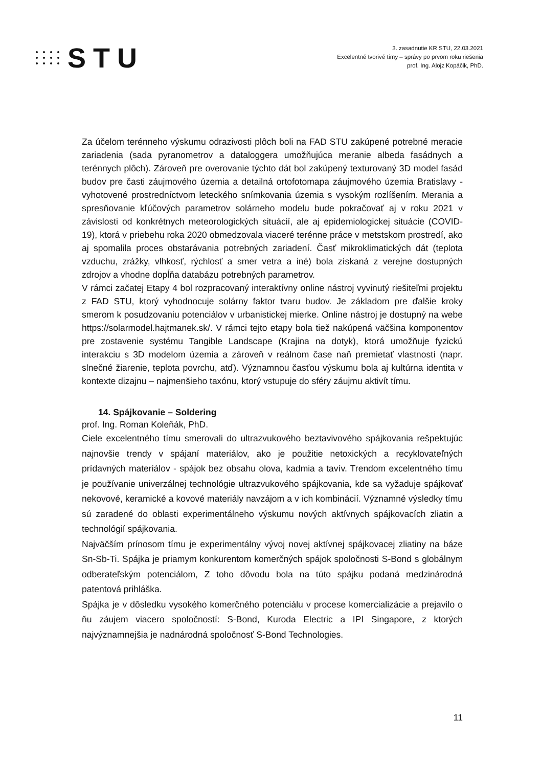STU
3. zasadnutie KR STU, 22.03.2021
Excelentné tvorivé tímy – správy po prvom roku riešenia
prof. Ing. Alojz Kopáčik, PhD.
Za účelom terénneho výskumu odrazivosti plôch boli na FAD STU zakúpené potrebné meracie zariadenia (sada pyranometrov a dataloggera umožňujúca meranie albeda fasádnych a terénnych plôch). Zároveň pre overovanie týchto dát bol zakúpený texturovaný 3D model fasád budov pre časti záujmového územia a detailná ortofotomapa záujmového územia Bratislavy - vyhotovené prostredníctvom leteckého snímkovania územia s vysokým rozlíšením. Merania a spresňovanie kľúčových parametrov solárneho modelu bude pokračovať aj v roku 2021 v závislosti od konkrétnych meteorologických situácií, ale aj epidemiologickej situácie (COVID-19), ktorá v priebehu roka 2020 obmedzovala viaceré terénne práce v metstskom prostredí, ako aj spomalila proces obstarávania potrebných zariadení. Časť mikroklimatických dát (teplota vzduchu, zrážky, vlhkosť, rýchlosť a smer vetra a iné) bola získaná z verejne dostupných zdrojov a vhodne dopĺňa databázu potrebných parametrov.
V rámci začatej Etapy 4 bol rozpracovaný interaktívny online nástroj vyvinutý riešiteľmi projektu z FAD STU, ktorý vyhodnocuje solárny faktor tvaru budov. Je základom pre ďalšie kroky smerom k posudzovaniu potenciálov v urbanistickej mierke. Online nástroj je dostupný na webe https://solarmodel.hajtmanek.sk/. V rámci tejto etapy bola tiež nakúpená väčšina komponentov pre zostavenie systému Tangible Landscape (Krajina na dotyk), ktorá umožňuje fyzickú interakciu s 3D modelom územia a zároveň v reálnom čase naň premietať vlastností (napr. slnečné žiarenie, teplota povrchu, atď). Významnou časťou výskumu bola aj kultúrna identita v kontexte dizajnu – najmenšieho taxónu, ktorý vstupuje do sféry záujmu aktivít tímu.
14. Spájkovanie – Soldering
prof. Ing. Roman Koleňák, PhD.
Ciele excelentného tímu smerovali do ultrazvukového beztavivového spájkovania rešpektujúc najnovšie trendy v spájaní materiálov, ako je použitie netoxických a recyklovateľných prídavných materiálov - spájok bez obsahu olova, kadmia a tavív. Trendom excelentného tímu je používanie univerzálnej technológie ultrazvukového spájkovania, kde sa vyžaduje spájkovať nekovové, keramické a kovové materiály navzájom a v ich kombinácií. Významné výsledky tímu sú zaradené do oblasti experimentálneho výskumu nových aktívnych spájkovacích zliatin a technológií spájkovania.
Najväčším prínosom tímu je experimentálny vývoj novej aktívnej spájkovacej zliatiny na báze Sn-Sb-Ti. Spájka je priamym konkurentom komerčných spájok spoločnosti S-Bond s globálnym odberateľským potenciálom, Z toho dôvodu bola na túto spájku podaná medzinárodná patentová prihláška.
Spájka je v dôsledku vysokého komerčného potenciálu v procese komercializácie a prejavilo o ňu záujem viacero spoločností: S-Bond, Kuroda Electric a IPI Singapore, z ktorých najvýznamnejšia je nadnárodná spoločnosť S-Bond Technologies.
11